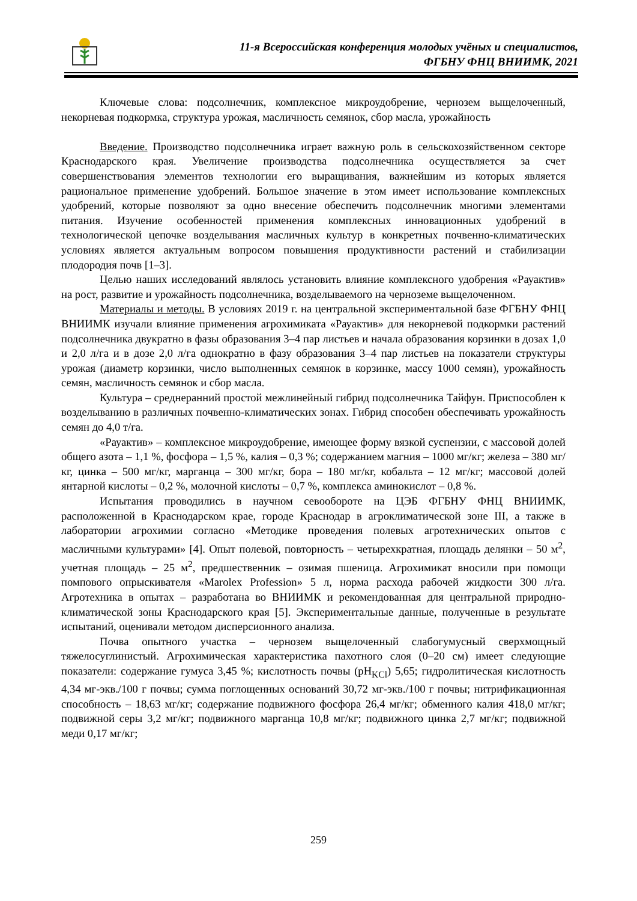11-я Всероссийская конференция молодых учёных и специалистов,
ФГБНУ ФНЦ ВНИИМК, 2021
Ключевые слова: подсолнечник, комплексное микроудобрение, чернозем выщелоченный, некорневая подкормка, структура урожая, масличность семянок, сбор масла, урожайность
Введение. Производство подсолнечника играет важную роль в сельскохозяйственном секторе Краснодарского края. Увеличение производства подсолнечника осуществляется за счет совершенствования элементов технологии его выращивания, важнейшим из которых является рациональное применение удобрений. Большое значение в этом имеет использование комплексных удобрений, которые позволяют за одно внесение обеспечить подсолнечник многими элементами питания. Изучение особенностей применения комплексных инновационных удобрений в технологической цепочке возделывания масличных культур в конкретных почвенно-климатических условиях является актуальным вопросом повышения продуктивности растений и стабилизации плодородия почв [1–3].
Целью наших исследований являлось установить влияние комплексного удобрения «Рауактив» на рост, развитие и урожайность подсолнечника, возделываемого на черноземе выщелоченном.
Материалы и методы. В условиях 2019 г. на центральной экспериментальной базе ФГБНУ ФНЦ ВНИИМК изучали влияние применения агрохимиката «Рауактив» для некорневой подкормки растений подсолнечника двукратно в фазы образования 3–4 пар листьев и начала образования корзинки в дозах 1,0 и 2,0 л/га и в дозе 2,0 л/га однократно в фазу образования 3–4 пар листьев на показатели структуры урожая (диаметр корзинки, число выполненных семянок в корзинке, массу 1000 семян), урожайность семян, масличность семянок и сбор масла.
Культура – среднеранний простой межлинейный гибрид подсолнечника Тайфун. Приспособлен к возделыванию в различных почвенно-климатических зонах. Гибрид способен обеспечивать урожайность семян до 4,0 т/га.
«Рауактив» – комплексное микроудобрение, имеющее форму вязкой суспензии, с массовой долей общего азота – 1,1 %, фосфора – 1,5 %, калия – 0,3 %; содержанием магния – 1000 мг/кг; железа – 380 мг/кг, цинка – 500 мг/кг, марганца – 300 мг/кг, бора – 180 мг/кг, кобальта – 12 мг/кг; массовой долей янтарной кислоты – 0,2 %, молочной кислоты – 0,7 %, комплекса аминокислот – 0,8 %.
Испытания проводились в научном севообороте на ЦЭБ ФГБНУ ФНЦ ВНИИМК, расположенной в Краснодарском крае, городе Краснодар в агроклиматической зоне III, а также в лаборатории агрохимии согласно «Методике проведения полевых агротехнических опытов с масличными культурами» [4]. Опыт полевой, повторность – четырехкратная, площадь делянки – 50 м<sup>2</sup>, учетная площадь – 25 м<sup>2</sup>, предшественник – озимая пшеница. Агрохимикат вносили при помощи помпового опрыскивателя «Marolex Profession» 5 л, норма расхода рабочей жидкости 300 л/га. Агротехника в опытах – разработана во ВНИИМК и рекомендованная для центральной природно-климатической зоны Краснодарского края [5]. Экспериментальные данные, полученные в результате испытаний, оценивали методом дисперсионного анализа.
Почва опытного участка – чернозем выщелоченный слабогумусный сверхмощный тяжелосуглинистый. Агрохимическая характеристика пахотного слоя (0–20 см) имеет следующие показатели: содержание гумуса 3,45 %; кислотность почвы (pH<sub>KCl</sub>) 5,65; гидролитическая кислотность 4,34 мг-экв./100 г почвы; сумма поглощенных оснований 30,72 мг-экв./100 г почвы; нитрификационная способность – 18,63 мг/кг; содержание подвижного фосфора 26,4 мг/кг; обменного калия 418,0 мг/кг; подвижной серы 3,2 мг/кг; подвижного марганца 10,8 мг/кг; подвижного цинка 2,7 мг/кг; подвижной меди 0,17 мг/кг;
259